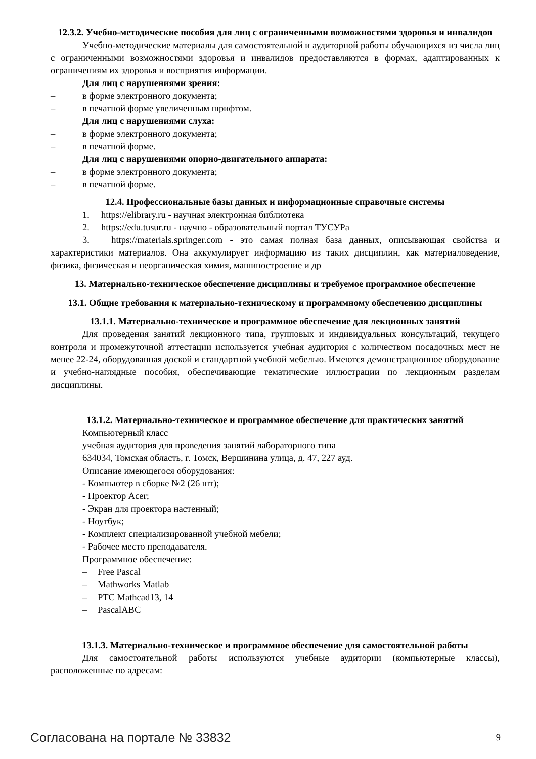12.3.2. Учебно-методические пособия для лиц с ограниченными возможностями здоровья и инвалидов
Учебно-методические материалы для самостоятельной и аудиторной работы обучающихся из числа лиц с ограниченными возможностями здоровья и инвалидов предоставляются в формах, адаптированных к ограничениям их здоровья и восприятия информации.
Для лиц с нарушениями зрения:
– в форме электронного документа;
– в печатной форме увеличенным шрифтом.
Для лиц с нарушениями слуха:
– в форме электронного документа;
– в печатной форме.
Для лиц с нарушениями опорно-двигательного аппарата:
– в форме электронного документа;
– в печатной форме.
12.4. Профессиональные базы данных и информационные справочные системы
1. https://elibrary.ru - научная электронная библиотека
2. https://edu.tusur.ru - научно - образовательный портал ТУСУРа
3. https://materials.springer.com - это самая полная база данных, описывающая свойства и характеристики материалов. Она аккумулирует информацию из таких дисциплин, как материаловедение, физика, физическая и неорганическая химия, машиностроение и др
13. Материально-техническое обеспечение дисциплины и требуемое программное обеспечение
13.1. Общие требования к материально-техническому и программному обеспечению дисциплины
13.1.1. Материально-техническое и программное обеспечение для лекционных занятий
Для проведения занятий лекционного типа, групповых и индивидуальных консультаций, текущего контроля и промежуточной аттестации используется учебная аудитория с количеством посадочных мест не менее 22-24, оборудованная доской и стандартной учебной мебелью. Имеются демонстрационное оборудование и учебно-наглядные пособия, обеспечивающие тематические иллюстрации по лекционным разделам дисциплины.
13.1.2. Материально-техническое и программное обеспечение для практических занятий
Компьютерный класс
учебная аудитория для проведения занятий лабораторного типа
634034, Томская область, г. Томск, Вершинина улица, д. 47, 227 ауд.
Описание имеющегося оборудования:
- Компьютер в сборке №2 (26 шт);
- Проектор Acer;
- Экран для проектора настенный;
- Ноутбук;
- Комплект специализированной учебной мебели;
- Рабочее место преподавателя.
Программное обеспечение:
– Free Pascal
– Mathworks Matlab
– PTC Mathcad13, 14
– PascalABC
13.1.3. Материально-техническое и программное обеспечение для самостоятельной работы
Для самостоятельной работы используются учебные аудитории (компьютерные классы), расположенные по адресам:
Согласована на портале № 33832 9